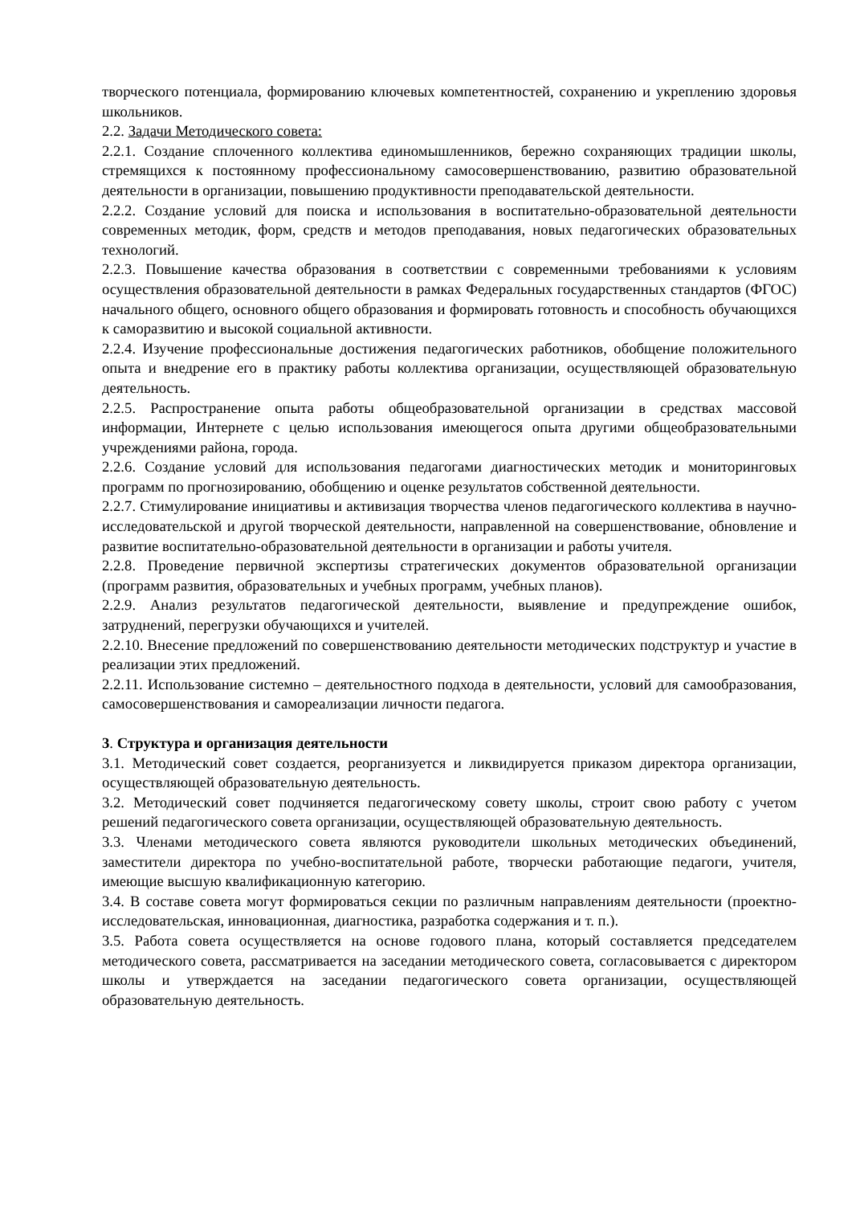творческого потенциала, формированию ключевых компетентностей, сохранению и укреплению здоровья школьников.
2.2. Задачи Методического совета:
2.2.1. Создание сплоченного коллектива единомышленников, бережно сохраняющих традиции школы, стремящихся к постоянному профессиональному самосовершенствованию, развитию образовательной деятельности в организации, повышению продуктивности преподавательской деятельности.
2.2.2. Создание условий для поиска и использования в воспитательно-образовательной деятельности современных методик, форм, средств и методов преподавания, новых педагогических образовательных технологий.
2.2.3. Повышение качества образования в соответствии с современными требованиями к условиям осуществления образовательной деятельности в рамках Федеральных государственных стандартов (ФГОС) начального общего, основного общего образования и формировать готовность и способность обучающихся к саморазвитию и высокой социальной активности.
2.2.4. Изучение профессиональные достижения педагогических работников, обобщение положительного опыта и внедрение его в практику работы коллектива организации, осуществляющей образовательную деятельность.
2.2.5. Распространение опыта работы общеобразовательной организации в средствах массовой информации, Интернете с целью использования имеющегося опыта другими общеобразовательными учреждениями района, города.
2.2.6. Создание условий для использования педагогами диагностических методик и мониторинговых программ по прогнозированию, обобщению и оценке результатов собственной деятельности.
2.2.7. Стимулирование инициативы и активизация творчества членов педагогического коллектива в научно-исследовательской и другой творческой деятельности, направленной на совершенствование, обновление и развитие воспитательно-образовательной деятельности в организации и работы учителя.
2.2.8. Проведение первичной экспертизы стратегических документов образовательной организации (программ развития, образовательных и учебных программ, учебных планов).
2.2.9. Анализ результатов педагогической деятельности, выявление и предупреждение ошибок, затруднений, перегрузки обучающихся и учителей.
2.2.10. Внесение предложений по совершенствованию деятельности методических подструктур и участие в реализации этих предложений.
2.2.11. Использование системно – деятельностного подхода в деятельности, условий для самообразования, самосовершенствования и самореализации личности педагога.
3. Структура и организация деятельности
3.1. Методический совет создается, реорганизуется и ликвидируется приказом директора организации, осуществляющей образовательную деятельность.
3.2. Методический совет подчиняется педагогическому совету школы, строит свою работу с учетом решений педагогического совета организации, осуществляющей образовательную деятельность.
3.3. Членами методического совета являются руководители школьных методических объединений, заместители директора по учебно-воспитательной работе, творчески работающие педагоги, учителя, имеющие высшую квалификационную категорию.
3.4. В составе совета могут формироваться секции по различным направлениям деятельности (проектно-исследовательская, инновационная, диагностика, разработка содержания и т. п.).
3.5. Работа совета осуществляется на основе годового плана, который составляется председателем методического совета, рассматривается на заседании методического совета, согласовывается с директором школы и утверждается на заседании педагогического совета организации, осуществляющей образовательную деятельность.